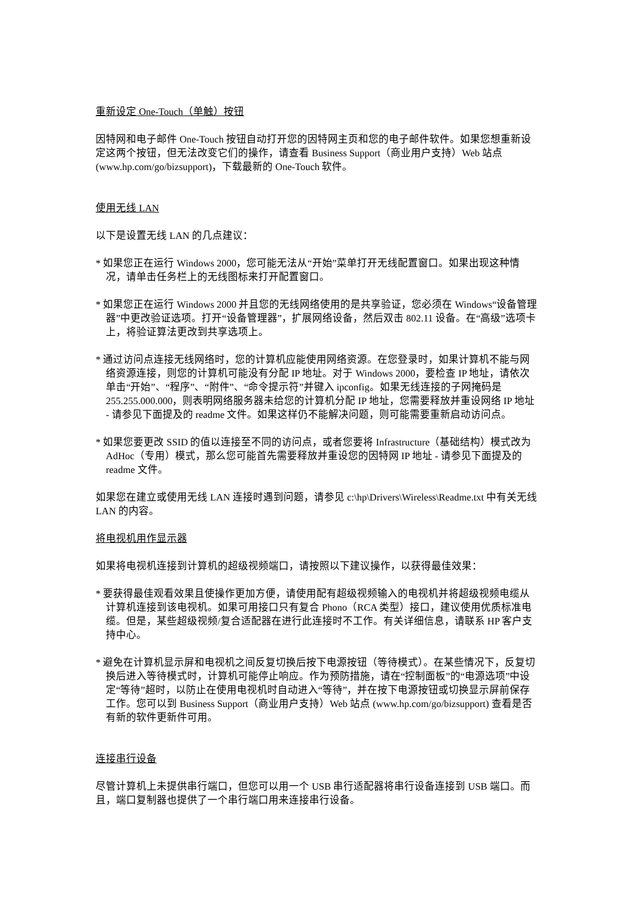重新设定 One-Touch（单触）按钮
因特网和电子邮件 One-Touch 按钮自动打开您的因特网主页和您的电子邮件软件。如果您想重新设定这两个按钮，但无法改变它们的操作，请查看 Business Support（商业用户支持）Web 站点 (www.hp.com/go/bizsupport)，下载最新的 One-Touch 软件。
使用无线 LAN
以下是设置无线 LAN 的几点建议：
* 如果您正在运行 Windows 2000，您可能无法从“开始”菜单打开无线配置窗口。如果出现这种情况，请单击任务栏上的无线图标来打开配置窗口。
* 如果您正在运行 Windows 2000 并且您的无线网络使用的是共享验证，您必须在 Windows“设备管理器”中更改验证选项。打开“设备管理器”，扩展网络设备，然后双击 802.11 设备。在“高级”选项卡上，将验证算法更改到共享选项上。
* 通过访问点连接无线网络时，您的计算机应能使用网络资源。在您登录时，如果计算机不能与网络资源连接，则您的计算机可能没有分配 IP 地址。对于 Windows 2000，要检查 IP 地址，请依次单击“开始”、“程序”、“附件”、“命令提示符”并键入 ipconfig。如果无线连接的子网掩码是 255.255.000.000，则表明网络服务器未给您的计算机分配 IP 地址，您需要释放并重设网络 IP 地址 - 请参见下面提及的 readme 文件。如果这样仍不能解决问题，则可能需要重新启动访问点。
* 如果您要更改 SSID 的值以连接至不同的访问点，或者您要将 Infrastructure（基础结构）模式改为 AdHoc（专用）模式，那么您可能首先需要释放并重设您的因特网 IP 地址 - 请参见下面提及的 readme 文件。
如果您在建立或使用无线 LAN 连接时遇到问题，请参见 c:\hp\Drivers\Wireless\Readme.txt 中有关无线 LAN 的内容。
将电视机用作显示器
如果将电视机连接到计算机的超级视频端口，请按照以下建议操作，以获得最佳效果：
* 要获得最佳观看效果且使操作更加方便，请使用配有超级视频输入的电视机并将超级视频电缆从计算机连接到该电视机。如果可用接口只有复合 Phono（RCA 类型）接口，建议使用优质标准电缆。但是，某些超级视频/复合适配器在进行此连接时不工作。有关详细信息，请联系 HP 客户支持中心。
* 避免在计算机显示屏和电视机之间反复切换后按下电源按钮（等待模式）。在某些情况下，反复切换后进入等待模式时，计算机可能停止响应。作为预防措施，请在“控制面板”的“电源选项”中设定“等待”超时，以防止在使用电视机时自动进入“等待”，并在按下电源按钮或切换显示屏前保存工作。您可以到 Business Support（商业用户支持）Web 站点 (www.hp.com/go/bizsupport) 查看是否有新的软件更新件可用。
连接串行设备
尽管计算机上未提供串行端口，但您可以用一个 USB 串行适配器将串行设备连接到 USB 端口。而且，端口复制器也提供了一个串行端口用来连接串行设备。